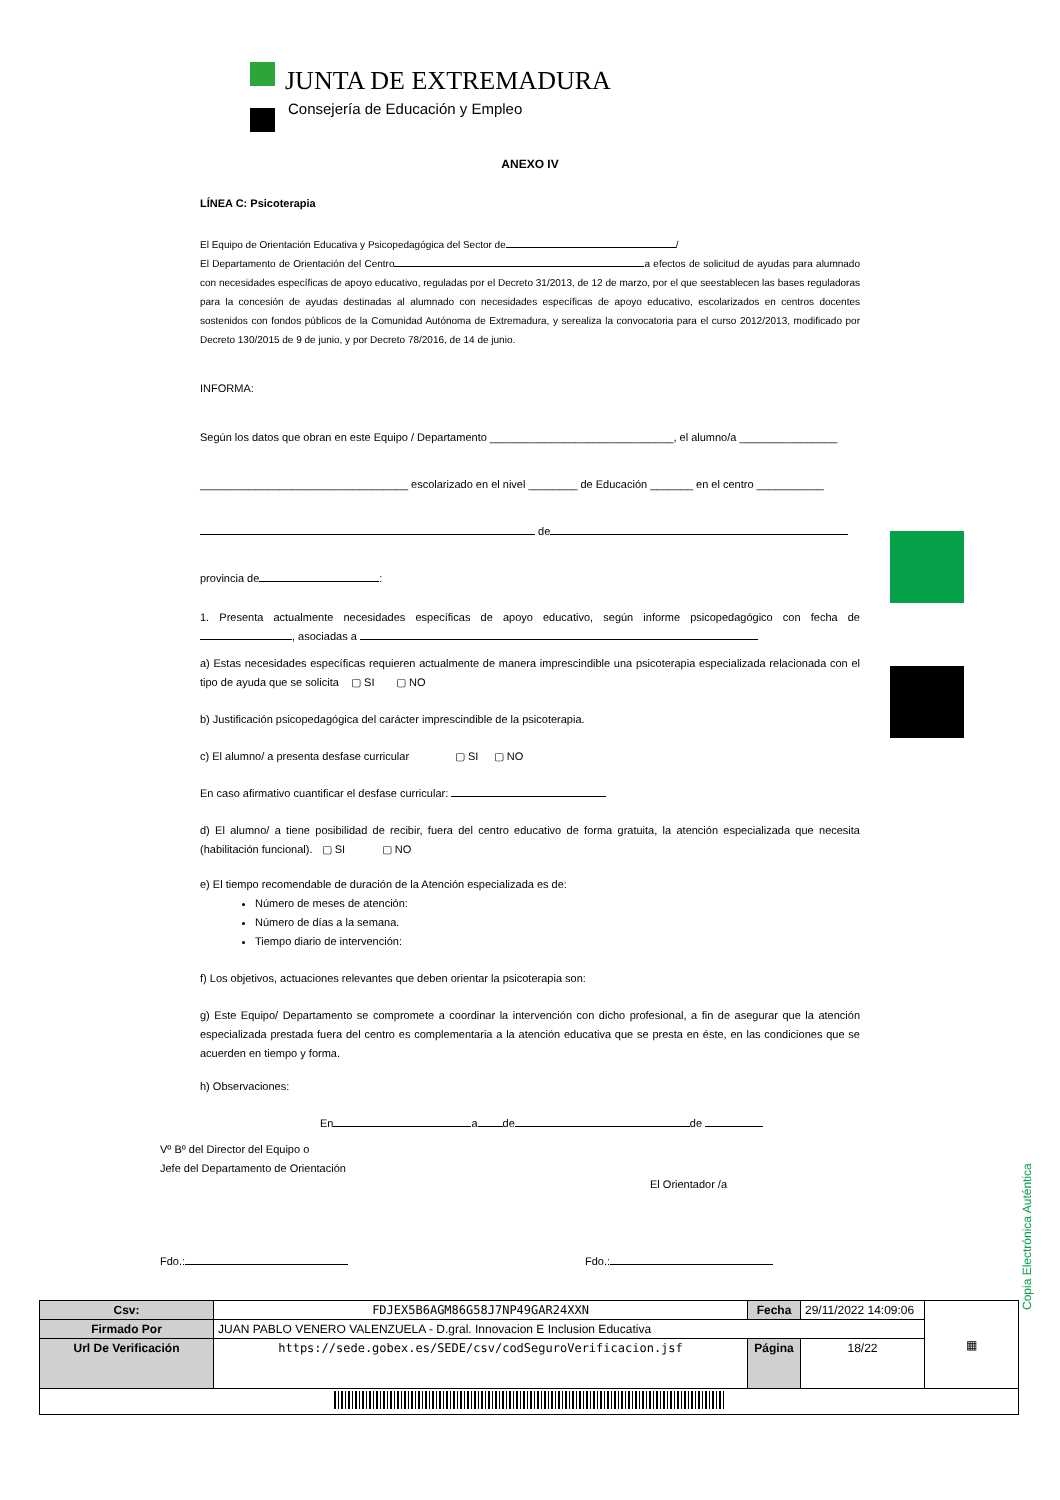JUNTA DE EXTREMADURA
Consejería de Educación y Empleo
ANEXO IV
LÍNEA C: Psicoterapia
El Equipo de Orientación Educativa y Psicopedagógica del Sector de /
El Departamento de Orientación del Centro a efectos de solicitud de ayudas para alumnado con necesidades específicas de apoyo educativo, reguladas por el Decreto 31/2013, de 12 de marzo, por el que seestablecen las bases reguladoras para la concesión de ayudas destinadas al alumnado con necesidades específicas de apoyo educativo, escolarizados en centros docentes sostenidos con fondos públicos de la Comunidad Autónoma de Extremadura, y serealiza la convocatoria para el curso 2012/2013, modificado por Decreto 130/2015 de 9 de junio, y por Decreto 78/2016, de 14 de junio.
INFORMA:
Según los datos que obran en este Equipo / Departamento ______________________________, el alumno/a ________________
__________________________________ escolarizado en el nivel ________ de Educación _______ en el centro ___________
de
provincia de :
1. Presenta actualmente necesidades específicas de apoyo educativo, según informe psicopedagógico con fecha de , asociadas a
a) Estas necesidades específicas requieren actualmente de manera imprescindible una psicoterapia especializada relacionada con el tipo de ayuda que se solicita ▢ SI ▢ NO
b) Justificación psicopedagógica del carácter imprescindible de la psicoterapia.
c) El alumno/ a presenta desfase curricular ▢ SI ▢ NO
En caso afirmativo cuantificar el desfase curricular:
d) El alumno/ a tiene posibilidad de recibir, fuera del centro educativo de forma gratuita, la atención especializada que necesita (habilitación funcional). ▢ SI ▢ NO
e) El tiempo recomendable de duración de la Atención especializada es de:
Número de meses de atención:
Número de días a la semana.
Tiempo diario de intervención:
f) Los objetivos, actuaciones relevantes que deben orientar la psicoterapia son:
g) Este Equipo/ Departamento se compromete a coordinar la intervención con dicho profesional, a fin de asegurar que la atención especializada prestada fuera del centro es complementaria a la atención educativa que se presta en éste, en las condiciones que se acuerden en tiempo y forma.
h) Observaciones:
En a de de
Vº Bº del Director del Equipo o
Jefe del Departamento de Orientación
El Orientador /a
Fdo.: Fdo.:
Copia Electrónica Auténtica
| Csv: | FDJEX5B6AGM86G58J7NP49GAR24XXN | Fecha | 29/11/2022 14:09:06 | ▦ |
| Firmado Por | JUAN PABLO VENERO VALENZUELA - D.gral. Innovacion E Inclusion Educativa | | | |
| Url De Verificación | https://sede.gobex.es/SEDE/csv/codSeguroVerificacion.jsf | Página | 18/22 | |